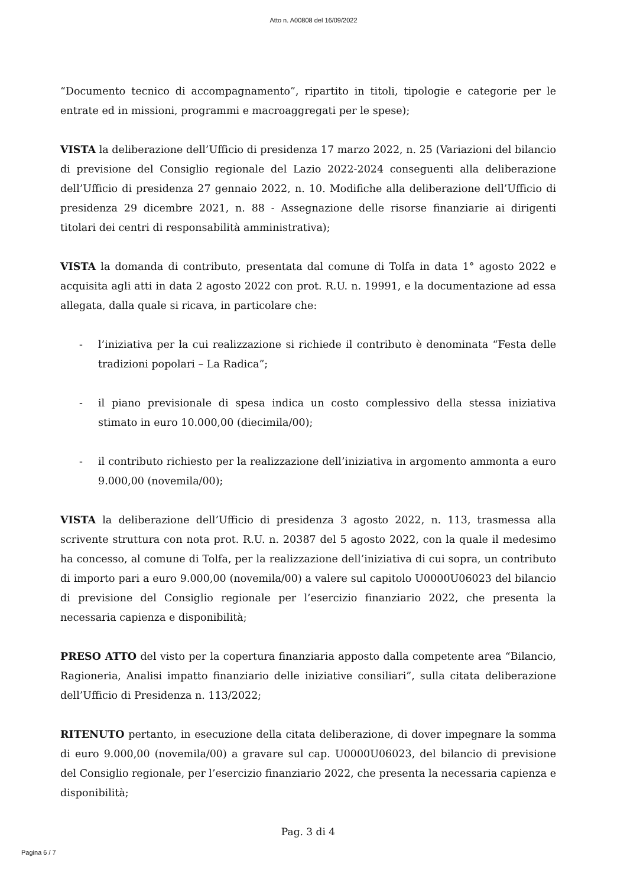Atto n. A00808 del 16/09/2022
“Documento tecnico di accompagnamento”, ripartito in titoli, tipologie e categorie per le entrate ed in missioni, programmi e macroaggregati per le spese);
VISTA la deliberazione dell’Ufficio di presidenza 17 marzo 2022, n. 25 (Variazioni del bilancio di previsione del Consiglio regionale del Lazio 2022-2024 conseguenti alla deliberazione dell’Ufficio di presidenza 27 gennaio 2022, n. 10. Modifiche alla deliberazione dell’Ufficio di presidenza 29 dicembre 2021, n. 88 - Assegnazione delle risorse finanziarie ai dirigenti titolari dei centri di responsabilità amministrativa);
VISTA la domanda di contributo, presentata dal comune di Tolfa in data 1° agosto 2022 e acquisita agli atti in data 2 agosto 2022 con prot. R.U. n. 19991, e la documentazione ad essa allegata, dalla quale si ricava, in particolare che:
- l’iniziativa per la cui realizzazione si richiede il contributo è denominata “Festa delle tradizioni popolari – La Radica”;
- il piano previsionale di spesa indica un costo complessivo della stessa iniziativa stimato in euro 10.000,00 (diecimila/00);
- il contributo richiesto per la realizzazione dell’iniziativa in argomento ammonta a euro 9.000,00 (novemila/00);
VISTA la deliberazione dell’Ufficio di presidenza 3 agosto 2022, n. 113, trasmessa alla scrivente struttura con nota prot. R.U. n. 20387 del 5 agosto 2022, con la quale il medesimo ha concesso, al comune di Tolfa, per la realizzazione dell’iniziativa di cui sopra, un contributo di importo pari a euro 9.000,00 (novemila/00) a valere sul capitolo U0000U06023 del bilancio di previsione del Consiglio regionale per l’esercizio finanziario 2022, che presenta la necessaria capienza e disponibilità;
PRESO ATTO del visto per la copertura finanziaria apposto dalla competente area “Bilancio, Ragioneria, Analisi impatto finanziario delle iniziative consiliari”, sulla citata deliberazione dell’Ufficio di Presidenza n. 113/2022;
RITENUTO pertanto, in esecuzione della citata deliberazione, di dover impegnare la somma di euro 9.000,00 (novemila/00) a gravare sul cap. U0000U06023, del bilancio di previsione del Consiglio regionale, per l’esercizio finanziario 2022, che presenta la necessaria capienza e disponibilità;
Pag. 3 di 4
Pagina 6 / 7